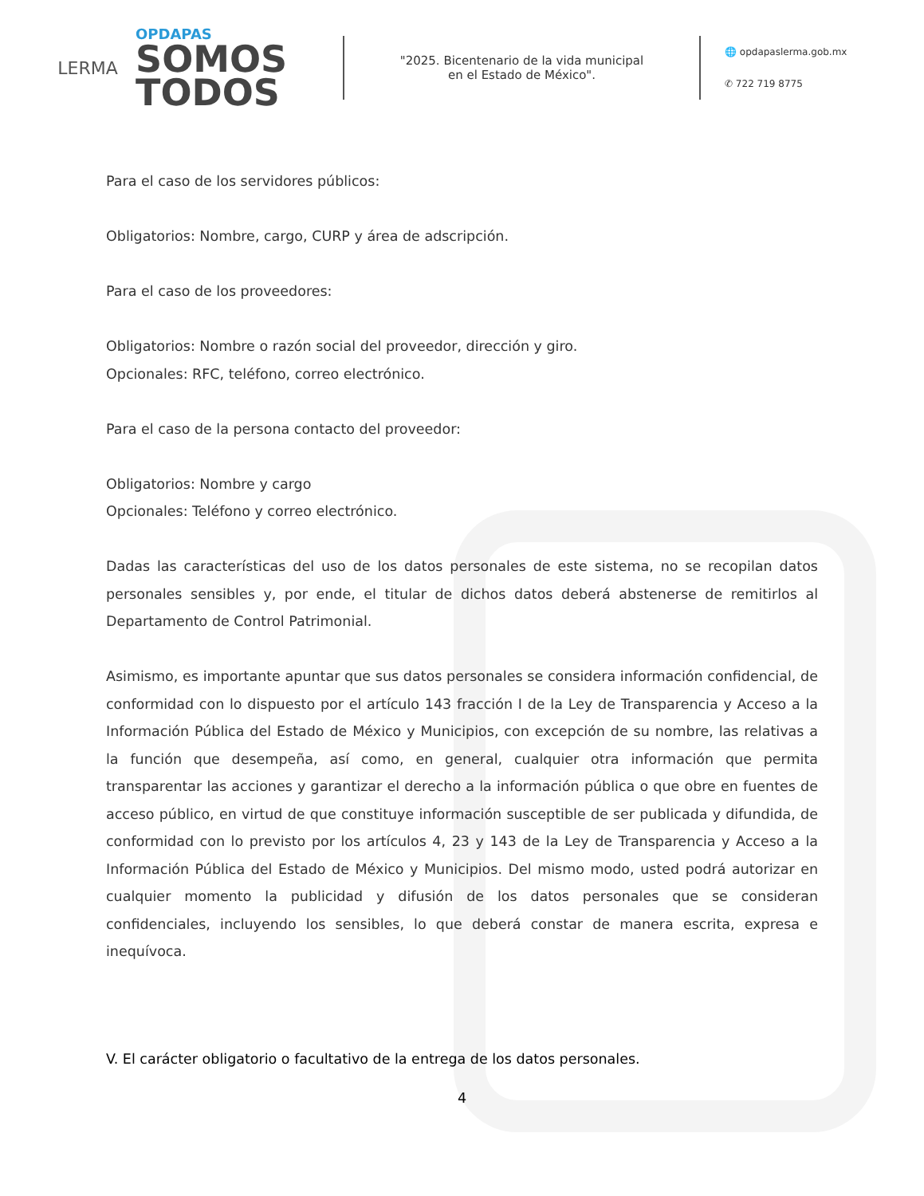LERMA
OPDAPAS
SOMOS
TODOS
"2025. Bicentenario de la vida municipal
en el Estado de México".
🌐 opdapaslerma.gob.mx
✆ 722 719 8775
Para el caso de los servidores públicos:
Obligatorios: Nombre, cargo, CURP y área de adscripción.
Para el caso de los proveedores:
Obligatorios: Nombre o razón social del proveedor, dirección y giro.
Opcionales: RFC, teléfono, correo electrónico.
Para el caso de la persona contacto del proveedor:
Obligatorios: Nombre y cargo
Opcionales: Teléfono y correo electrónico.
Dadas las características del uso de los datos personales de este sistema, no se recopilan datos personales sensibles y, por ende, el titular de dichos datos deberá abstenerse de remitirlos al Departamento de Control Patrimonial.
Asimismo, es importante apuntar que sus datos personales se considera información confidencial, de conformidad con lo dispuesto por el artículo 143 fracción I de la Ley de Transparencia y Acceso a la Información Pública del Estado de México y Municipios, con excepción de su nombre, las relativas a la función que desempeña, así como, en general, cualquier otra información que permita transparentar las acciones y garantizar el derecho a la información pública o que obre en fuentes de acceso público, en virtud de que constituye información susceptible de ser publicada y difundida, de conformidad con lo previsto por los artículos 4, 23 y 143 de la Ley de Transparencia y Acceso a la Información Pública del Estado de México y Municipios. Del mismo modo, usted podrá autorizar en cualquier momento la publicidad y difusión de los datos personales que se consideran confidenciales, incluyendo los sensibles, lo que deberá constar de manera escrita, expresa e inequívoca.
V. El carácter obligatorio o facultativo de la entrega de los datos personales.
4